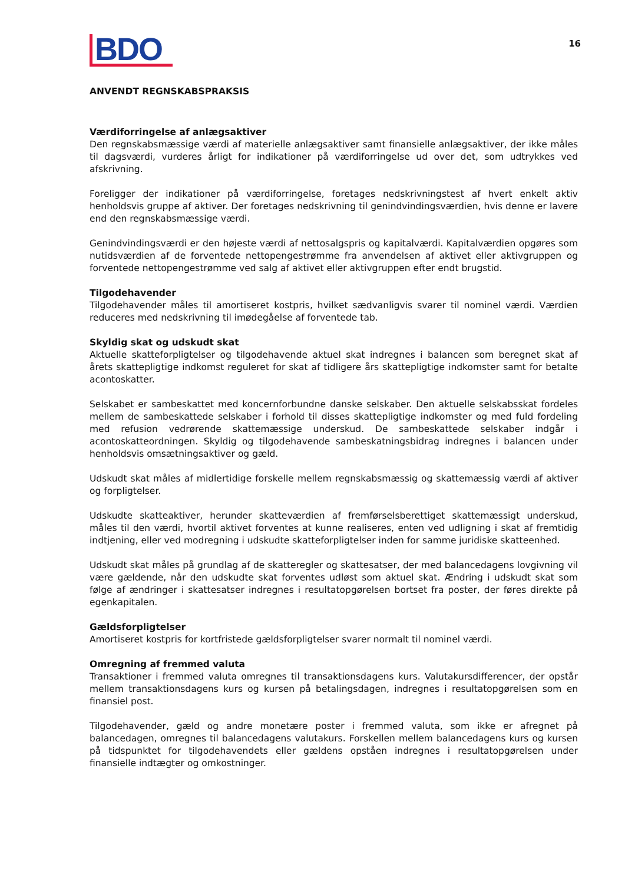BDO
16
ANVENDT REGNSKABSPRAKSIS
Værdiforringelse af anlægsaktiver
Den regnskabsmæssige værdi af materielle anlægsaktiver samt finansielle anlægsaktiver, der ikke måles til dagsværdi, vurderes årligt for indikationer på værdiforringelse ud over det, som udtrykkes ved afskrivning.
Foreligger der indikationer på værdiforringelse, foretages nedskrivningstest af hvert enkelt aktiv henholdsvis gruppe af aktiver. Der foretages nedskrivning til genindvindingsværdien, hvis denne er lavere end den regnskabsmæssige værdi.
Genindvindingsværdi er den højeste værdi af nettosalgspris og kapitalværdi. Kapitalværdien opgøres som nutidsværdien af de forventede nettopengestrømme fra anvendelsen af aktivet eller aktivgruppen og forventede nettopengestrømme ved salg af aktivet eller aktivgruppen efter endt brugstid.
Tilgodehavender
Tilgodehavender måles til amortiseret kostpris, hvilket sædvanligvis svarer til nominel værdi. Værdien reduceres med nedskrivning til imødegåelse af forventede tab.
Skyldig skat og udskudt skat
Aktuelle skatteforpligtelser og tilgodehavende aktuel skat indregnes i balancen som beregnet skat af årets skattepligtige indkomst reguleret for skat af tidligere års skattepligtige indkomster samt for betalte acontoskatter.
Selskabet er sambeskattet med koncernforbundne danske selskaber. Den aktuelle selskabsskat fordeles mellem de sambeskattede selskaber i forhold til disses skattepligtige indkomster og med fuld fordeling med refusion vedrørende skattemæssige underskud. De sambeskattede selskaber indgår i acontoskatteordningen. Skyldig og tilgodehavende sambeskatningsbidrag indregnes i balancen under henholdsvis omsætningsaktiver og gæld.
Udskudt skat måles af midlertidige forskelle mellem regnskabsmæssig og skattemæssig værdi af aktiver og forpligtelser.
Udskudte skatteaktiver, herunder skatteværdien af fremførselsberettiget skattemæssigt underskud, måles til den værdi, hvortil aktivet forventes at kunne realiseres, enten ved udligning i skat af fremtidig indtjening, eller ved modregning i udskudte skatteforpligtelser inden for samme juridiske skatteenhed.
Udskudt skat måles på grundlag af de skatteregler og skattesatser, der med balancedagens lovgivning vil være gældende, når den udskudte skat forventes udløst som aktuel skat. Ændring i udskudt skat som følge af ændringer i skattesatser indregnes i resultatopgørelsen bortset fra poster, der føres direkte på egenkapitalen.
Gældsforpligtelser
Amortiseret kostpris for kortfristede gældsforpligtelser svarer normalt til nominel værdi.
Omregning af fremmed valuta
Transaktioner i fremmed valuta omregnes til transaktionsdagens kurs. Valutakursdifferencer, der opstår mellem transaktionsdagens kurs og kursen på betalingsdagen, indregnes i resultatopgørelsen som en finansiel post.
Tilgodehavender, gæld og andre monetære poster i fremmed valuta, som ikke er afregnet på balancedagen, omregnes til balancedagens valutakurs. Forskellen mellem balancedagens kurs og kursen på tidspunktet for tilgodehavendets eller gældens opståen indregnes i resultatopgørelsen under finansielle indtægter og omkostninger.